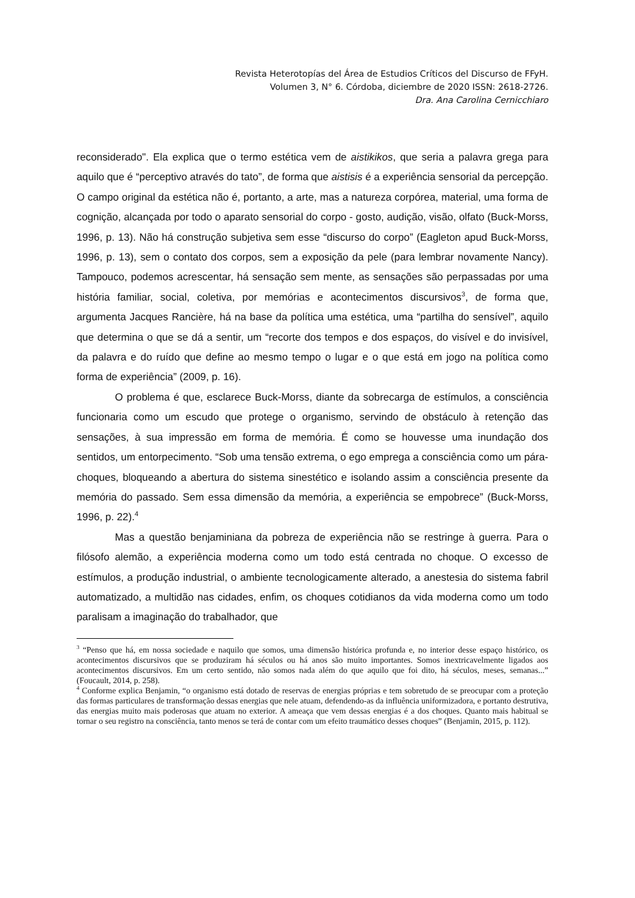Revista Heterotopías del Área de Estudios Críticos del Discurso de FFyH.
Volumen 3, N° 6. Córdoba, diciembre de 2020 ISSN: 2618-2726.
Dra. Ana Carolina Cernicchiaro
reconsiderado". Ela explica que o termo estética vem de aistikikos, que seria a palavra grega para aquilo que é “perceptivo através do tato”, de forma que aistisis é a experiência sensorial da percepção. O campo original da estética não é, portanto, a arte, mas a natureza corpórea, material, uma forma de cognição, alcançada por todo o aparato sensorial do corpo - gosto, audição, visão, olfato (Buck-Morss, 1996, p. 13). Não há construção subjetiva sem esse “discurso do corpo” (Eagleton apud Buck-Morss, 1996, p. 13), sem o contato dos corpos, sem a exposição da pele (para lembrar novamente Nancy). Tampouco, podemos acrescentar, há sensação sem mente, as sensações são perpassadas por uma história familiar, social, coletiva, por memórias e acontecimentos discursivos<sup>3</sup>, de forma que, argumenta Jacques Rancière, há na base da política uma estética, uma “partilha do sensível”, aquilo que determina o que se dá a sentir, um “recorte dos tempos e dos espaços, do visível e do invisível, da palavra e do ruído que define ao mesmo tempo o lugar e o que está em jogo na política como forma de experiência” (2009, p. 16).
O problema é que, esclarece Buck-Morss, diante da sobrecarga de estímulos, a consciência funcionaria como um escudo que protege o organismo, servindo de obstáculo à retenção das sensações, à sua impressão em forma de memória. É como se houvesse uma inundação dos sentidos, um entorpecimento. “Sob uma tensão extrema, o ego emprega a consciência como um pára-choques, bloqueando a abertura do sistema sinestético e isolando assim a consciência presente da memória do passado. Sem essa dimensão da memória, a experiência se empobrece” (Buck-Morss, 1996, p. 22).<sup>4</sup>
Mas a questão benjaminiana da pobreza de experiência não se restringe à guerra. Para o filósofo alemão, a experiência moderna como um todo está centrada no choque. O excesso de estímulos, a produção industrial, o ambiente tecnologicamente alterado, a anestesia do sistema fabril automatizado, a multidão nas cidades, enfim, os choques cotidianos da vida moderna como um todo paralisam a imaginação do trabalhador, que
<sup>3</sup> “Penso que há, em nossa sociedade e naquilo que somos, uma dimensão histórica profunda e, no interior desse espaço histórico, os acontecimentos discursivos que se produziram há séculos ou há anos são muito importantes. Somos inextricavelmente ligados aos acontecimentos discursivos. Em um certo sentido, não somos nada além do que aquilo que foi dito, há séculos, meses, semanas...” (Foucault, 2014, p. 258).
<sup>4</sup> Conforme explica Benjamin, “o organismo está dotado de reservas de energias próprias e tem sobretudo de se preocupar com a proteção das formas particulares de transformação dessas energias que nele atuam, defendendo-as da influência uniformizadora, e portanto destrutiva, das energias muito mais poderosas que atuam no exterior. A ameaça que vem dessas energias é a dos choques. Quanto mais habitual se tornar o seu registro na consciência, tanto menos se terá de contar com um efeito traumático desses choques” (Benjamin, 2015, p. 112).